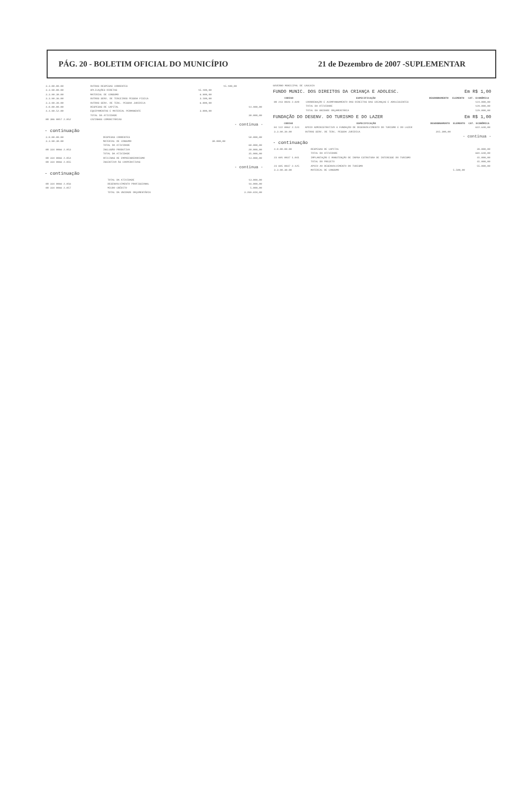PÁG. 20 - BOLETIM OFICIAL DO MUNICÍPIO 21 de Dezembro de 2007 -SUPLEMENTAR
| 3.3.00.00.00 | OUTRAS DESPESAS CORRENTES | | 15.100,00 | |
| 3.3.90.00.00 | APLICAÇÕES DIRETAS | 15.100,00 | | |
| 3.3.90.30.00 | MATERIAL DE CONSUMO | 6.900,00 | | |
| 3.3.90.36.00 | OUTROS SERV. DE TERCEIROS PESSOA FISICA | 3.100,00 | | |
| 3.3.90.39.00 | OUTROS SERV. DE TERC. PESSOA JURIDICA | 6.000,00 | | |
| 4.0.00.00.00 | DESPESAS DE CAPITAL | | | 14.900,00 |
| 4.4.90.52.00 | EQUIPAMENTOS E MATERIAL PERMANENTE | 3.000,00 | | |
| | TOTAL DA ATIVIDADE | | | 30.000,00 |
| 08 306 0057 2.052 | COZINHAS COMUNITÁRIAS | | | |
- continua -
- continuação
| 3.0.00.00.00 | DESPESAS CORRENTES | | | 50.000,00 |
| 3.3.90.30.00 | MATERIAL DE CONSUMO | 30.000,00 | | |
| | TOTAL DA ATIVIDADE | | | 60.000,00 |
| 08 334 0066 2.053 | INCLUSÃO PRODUTIVA | | | 20.000,00 |
| | TOTAL DA ATIVIDADE | | | 35.000,00 |
| 08 334 0066 2.054 | OFICINAS DE EMPREENDEDORISMO | | | 13.000,00 |
| 08 334 0066 2.055 | INCENTIVO ÀS COOPERATIVAS | | | |
- continua -
- continuação
| | TOTAL DA ATIVIDADE | | | 13.000,00 |
| 08 334 0066 2.056 | DESENVOLVIMENTO PROFISSIONAL | | | 16.000,00 |
| 08 334 0066 2.057 | MICRO CRÉDITO | | | 5.000,00 |
| | TOTAL DA UNIDADE ORÇAMENTÁRIA | | | 3.269.610,00 |
GOVERNO MUNICIPAL DE CAUCAIA
FUNDO MUNIC. DOS DIREITOS DA CRIANÇA E ADOLESC. Em R$ 1,00
| CODIGO | ESPECIFICAÇÃO | DESDOBRAMENTO | ELEMENTO | CAT. ECONÔMICA |
| --- | --- | --- | --- | --- |
| 08 243 0026 2.028 | COORDENAÇÃO E ACOMPANHAMENTO DOS DIREITOS DAS CRIANÇAS E ADOLESCENTES | | | 124.000,00 |
| | TOTAL DA ATIVIDADE | | | 129.000,00 |
| | TOTAL DA UNIDADE ORÇAMENTÁRIA | | | 129.000,00 |
FUNDAÇÃO DO DESENV. DO TURISMO E DO LAZER Em R$ 1,00
| CODIGO | ESPECIFICAÇÃO | DESDOBRAMENTO | ELEMENTO | CAT. ECONÔMICA |
| --- | --- | --- | --- | --- |
| 04 122 0062 2.124 | APOIO ADMINISTRATIVO A FUNDAÇÃO DE DESENVOLVIMENTO DO TURISMO E DO LAZER | | | 622.640,00 |
| 3.3.90.39.00 | OUTROS SERV. DE TERC. PESSOA JURIDICA | 315.300,00 | | |
- continua -
- continuação
| 4.0.00.00.00 | DESPESAS DE CAPITAL | | | 39.000,00 |
| | TOTAL DA ATIVIDADE | | | 661.640,00 |
| 23 695 0037 1.041 | IMPLANTAÇÃO E MANUTENÇÃO DE INFRA ESTRUTURA DE INTERESSE DO TURISMO | | | 41.000,00 |
| | TOTAL DO PROJETO | | | 41.000,00 |
| 23 695 0037 2.125 | APOIO AO DESENVOLVIMENTO DO TURISMO | | | 55.000,00 |
| 3.3.90.30.00 | MATERIAL DE CONSUMO | 5.500,00 | | |